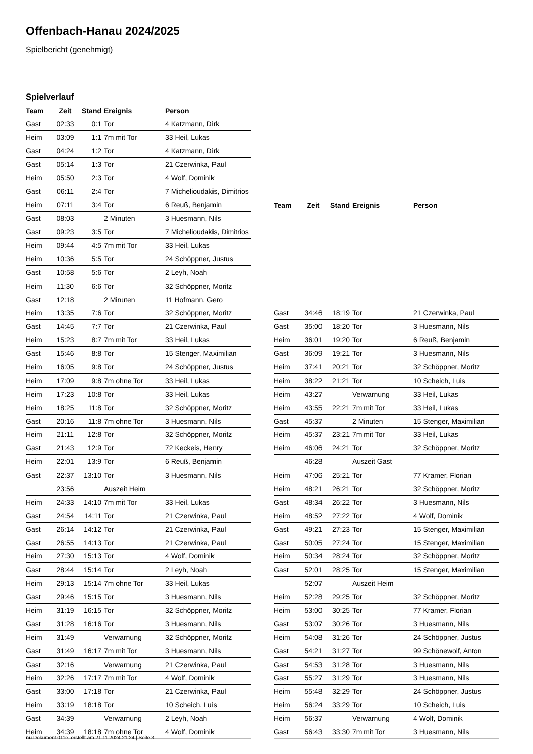Offenbach-Hanau 2024/2025
Spielbericht (genehmigt)
Spielverlauf
| Team | Zeit | Stand | Ereignis | Person |
| --- | --- | --- | --- | --- |
| Gast | 02:33 | 0:1 | Tor | 4 Katzmann, Dirk |
| Heim | 03:09 | 1:1 | 7m mit Tor | 33 Heil, Lukas |
| Gast | 04:24 | 1:2 | Tor | 4 Katzmann, Dirk |
| Gast | 05:14 | 1:3 | Tor | 21 Czerwinka, Paul |
| Heim | 05:50 | 2:3 | Tor | 4 Wolf, Dominik |
| Gast | 06:11 | 2:4 | Tor | 7 Michelioudakis, Dimitrios |
| Heim | 07:11 | 3:4 | Tor | 6 Reuß, Benjamin |
| Gast | 08:03 | | 2 Minuten | 3 Huesmann, Nils |
| Gast | 09:23 | 3:5 | Tor | 7 Michelioudakis, Dimitrios |
| Heim | 09:44 | 4:5 | 7m mit Tor | 33 Heil, Lukas |
| Heim | 10:36 | 5:5 | Tor | 24 Schöppner, Justus |
| Gast | 10:58 | 5:6 | Tor | 2 Leyh, Noah |
| Heim | 11:30 | 6:6 | Tor | 32 Schöppner, Moritz |
| Gast | 12:18 | | 2 Minuten | 11 Hofmann, Gero |
| Heim | 13:35 | 7:6 | Tor | 32 Schöppner, Moritz |
| Gast | 14:45 | 7:7 | Tor | 21 Czerwinka, Paul |
| Heim | 15:23 | 8:7 | 7m mit Tor | 33 Heil, Lukas |
| Gast | 15:46 | 8:8 | Tor | 15 Stenger, Maximilian |
| Heim | 16:05 | 9:8 | Tor | 24 Schöppner, Justus |
| Heim | 17:09 | 9:8 | 7m ohne Tor | 33 Heil, Lukas |
| Heim | 17:23 | 10:8 | Tor | 33 Heil, Lukas |
| Heim | 18:25 | 11:8 | Tor | 32 Schöppner, Moritz |
| Gast | 20:16 | 11:8 | 7m ohne Tor | 3 Huesmann, Nils |
| Heim | 21:11 | 12:8 | Tor | 32 Schöppner, Moritz |
| Gast | 21:43 | 12:9 | Tor | 72 Keckeis, Henry |
| Heim | 22:01 | 13:9 | Tor | 6 Reuß, Benjamin |
| Gast | 22:37 | 13:10 | Tor | 3 Huesmann, Nils |
| | 23:56 | | Auszeit Heim | |
| Heim | 24:33 | 14:10 | 7m mit Tor | 33 Heil, Lukas |
| Gast | 24:54 | 14:11 | Tor | 21 Czerwinka, Paul |
| Gast | 26:14 | 14:12 | Tor | 21 Czerwinka, Paul |
| Gast | 26:55 | 14:13 | Tor | 21 Czerwinka, Paul |
| Heim | 27:30 | 15:13 | Tor | 4 Wolf, Dominik |
| Gast | 28:44 | 15:14 | Tor | 2 Leyh, Noah |
| Heim | 29:13 | 15:14 | 7m ohne Tor | 33 Heil, Lukas |
| Gast | 29:46 | 15:15 | Tor | 3 Huesmann, Nils |
| Heim | 31:19 | 16:15 | Tor | 32 Schöppner, Moritz |
| Gast | 31:28 | 16:16 | Tor | 3 Huesmann, Nils |
| Heim | 31:49 | | Verwarnung | 32 Schöppner, Moritz |
| Gast | 31:49 | 16:17 | 7m mit Tor | 3 Huesmann, Nils |
| Gast | 32:16 | | Verwarnung | 21 Czerwinka, Paul |
| Heim | 32:26 | 17:17 | 7m mit Tor | 4 Wolf, Dominik |
| Gast | 33:00 | 17:18 | Tor | 21 Czerwinka, Paul |
| Heim | 33:19 | 18:18 | Tor | 10 Scheich, Luis |
| Gast | 34:39 | | Verwarnung | 2 Leyh, Noah |
| Heim | 34:39 | 18:18 | 7m ohne Tor | 4 Wolf, Dominik |
| Team | Zeit | Stand | Ereignis | Person |
| --- | --- | --- | --- | --- |
| Gast | 34:46 | 18:19 | Tor | 21 Czerwinka, Paul |
| Gast | 35:00 | 18:20 | Tor | 3 Huesmann, Nils |
| Heim | 36:01 | 19:20 | Tor | 6 Reuß, Benjamin |
| Gast | 36:09 | 19:21 | Tor | 3 Huesmann, Nils |
| Heim | 37:41 | 20:21 | Tor | 32 Schöppner, Moritz |
| Heim | 38:22 | 21:21 | Tor | 10 Scheich, Luis |
| Heim | 43:27 | | Verwarnung | 33 Heil, Lukas |
| Heim | 43:55 | 22:21 | 7m mit Tor | 33 Heil, Lukas |
| Gast | 45:37 | | 2 Minuten | 15 Stenger, Maximilian |
| Heim | 45:37 | 23:21 | 7m mit Tor | 33 Heil, Lukas |
| Heim | 46:06 | 24:21 | Tor | 32 Schöppner, Moritz |
| | 46:28 | | Auszeit Gast | |
| Heim | 47:06 | 25:21 | Tor | 77 Kramer, Florian |
| Heim | 48:21 | 26:21 | Tor | 32 Schöppner, Moritz |
| Gast | 48:34 | 26:22 | Tor | 3 Huesmann, Nils |
| Heim | 48:52 | 27:22 | Tor | 4 Wolf, Dominik |
| Gast | 49:21 | 27:23 | Tor | 15 Stenger, Maximilian |
| Gast | 50:05 | 27:24 | Tor | 15 Stenger, Maximilian |
| Heim | 50:34 | 28:24 | Tor | 32 Schöppner, Moritz |
| Gast | 52:01 | 28:25 | Tor | 15 Stenger, Maximilian |
| | 52:07 | | Auszeit Heim | |
| Heim | 52:28 | 29:25 | Tor | 32 Schöppner, Moritz |
| Heim | 53:00 | 30:25 | Tor | 77 Kramer, Florian |
| Gast | 53:07 | 30:26 | Tor | 3 Huesmann, Nils |
| Heim | 54:08 | 31:26 | Tor | 24 Schöppner, Justus |
| Gast | 54:21 | 31:27 | Tor | 99 Schönewolf, Anton |
| Gast | 54:53 | 31:28 | Tor | 3 Huesmann, Nils |
| Gast | 55:27 | 31:29 | Tor | 3 Huesmann, Nils |
| Heim | 55:48 | 32:29 | Tor | 24 Schöppner, Justus |
| Heim | 56:24 | 33:29 | Tor | 10 Scheich, Luis |
| Heim | 56:37 | | Verwarnung | 4 Wolf, Dominik |
| Gast | 56:43 | 33:30 | 7m mit Tor | 3 Huesmann, Nils |
nu.Dokument 011e, erstellt am 21.11.2024 21:24 | Seite 3